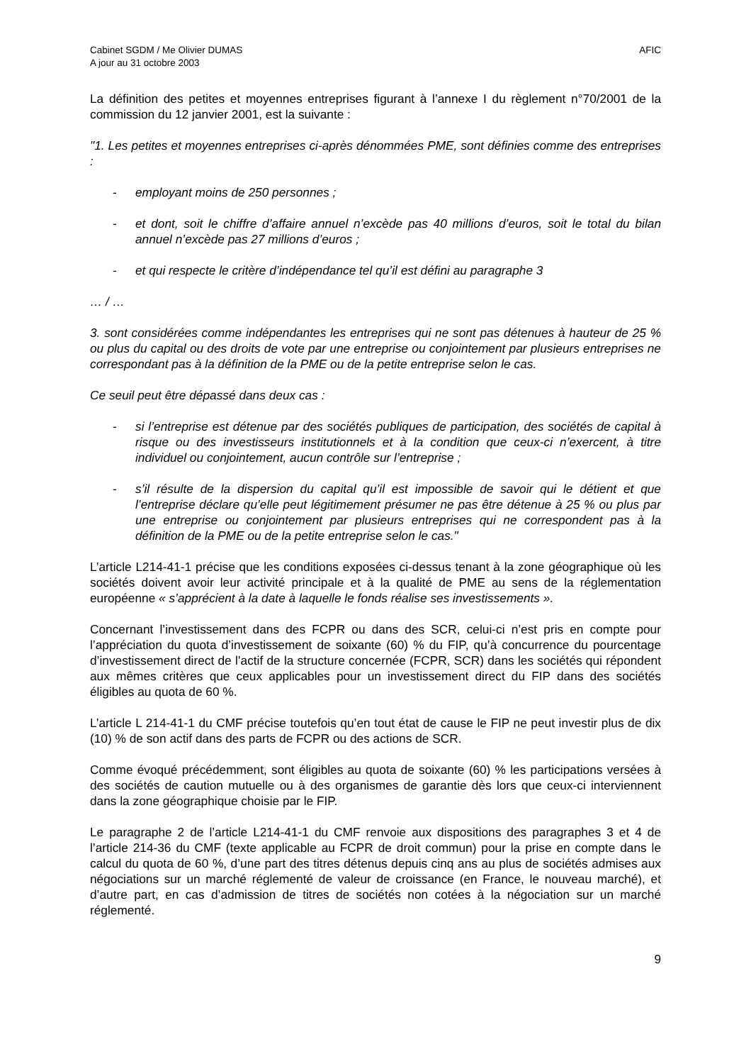Cabinet SGDM / Me Olivier DUMAS
A jour au 31 octobre 2003
AFIC
La définition des petites et moyennes entreprises figurant à l’annexe I du règlement n°70/2001 de la commission du 12 janvier 2001, est la suivante :
"1. Les petites et moyennes entreprises ci-après dénommées PME, sont définies comme des entreprises :
- employant moins de 250 personnes ;
- et dont, soit le chiffre d’affaire annuel n’excède pas 40 millions d’euros, soit le total du bilan annuel n’excède pas 27 millions d’euros ;
- et qui respecte le critère d’indépendance tel qu’il est défini au paragraphe 3
… / …
3. sont considérées comme indépendantes les entreprises qui ne sont pas détenues à hauteur de 25 % ou plus du capital ou des droits de vote par une entreprise ou conjointement par plusieurs entreprises ne correspondant pas à la définition de la PME ou de la petite entreprise selon le cas.
Ce seuil peut être dépassé dans deux cas :
- si l’entreprise est détenue par des sociétés publiques de participation, des sociétés de capital à risque ou des investisseurs institutionnels et à la condition que ceux-ci n’exercent, à titre individuel ou conjointement, aucun contrôle sur l’entreprise ;
- s’il résulte de la dispersion du capital qu’il est impossible de savoir qui le détient et que l’entreprise déclare qu’elle peut légitimement présumer ne pas être détenue à 25 % ou plus par une entreprise ou conjointement par plusieurs entreprises qui ne correspondent pas à la définition de la PME ou de la petite entreprise selon le cas."
L’article L214-41-1 précise que les conditions exposées ci-dessus tenant à la zone géographique où les sociétés doivent avoir leur activité principale et à la qualité de PME au sens de la réglementation européenne « s’apprécient à la date à laquelle le fonds réalise ses investissements ».
Concernant l’investissement dans des FCPR ou dans des SCR, celui-ci n’est pris en compte pour l’appréciation du quota d’investissement de soixante (60) % du FIP, qu’à concurrence du pourcentage d’investissement direct de l’actif de la structure concernée (FCPR, SCR) dans les sociétés qui répondent aux mêmes critères que ceux applicables pour un investissement direct du FIP dans des sociétés éligibles au quota de 60 %.
L’article L 214-41-1 du CMF précise toutefois qu’en tout état de cause le FIP ne peut investir plus de dix (10) % de son actif dans des parts de FCPR ou des actions de SCR.
Comme évoqué précédemment, sont éligibles au quota de soixante (60) % les participations versées à des sociétés de caution mutuelle ou à des organismes de garantie dès lors que ceux-ci interviennent dans la zone géographique choisie par le FIP.
Le paragraphe 2 de l’article L214-41-1 du CMF renvoie aux dispositions des paragraphes 3 et 4 de l’article 214-36 du CMF (texte applicable au FCPR de droit commun) pour la prise en compte dans le calcul du quota de 60 %, d’une part des titres détenus depuis cinq ans au plus de sociétés admises aux négociations sur un marché réglementé de valeur de croissance (en France, le nouveau marché), et d’autre part, en cas d’admission de titres de sociétés non cotées à la négociation sur un marché réglementé.
9